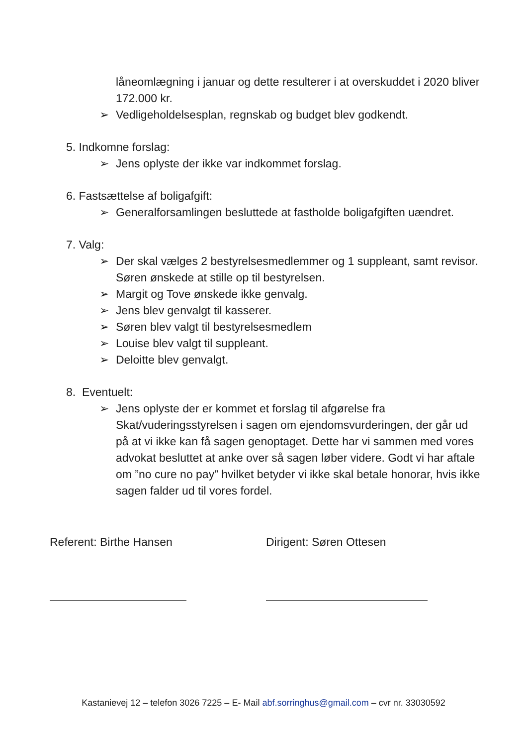låneomlægning i januar og dette resulterer i at overskuddet i 2020 bliver 172.000 kr.
➢ Vedligeholdelsesplan, regnskab og budget blev godkendt.
5. Indkomne forslag:
➢ Jens oplyste der ikke var indkommet forslag.
6. Fastsættelse af boligafgift:
➢ Generalforsamlingen besluttede at fastholde boligafgiften uændret.
7. Valg:
➢ Der skal vælges 2 bestyrelsesmedlemmer og 1 suppleant, samt revisor. Søren ønskede at stille op til bestyrelsen.
➢ Margit og Tove ønskede ikke genvalg.
➢ Jens blev genvalgt til kasserer.
➢ Søren blev valgt til bestyrelsesmedlem
➢ Louise blev valgt til suppleant.
➢ Deloitte blev genvalgt.
8. Eventuelt:
➢ Jens oplyste der er kommet et forslag til afgørelse fra Skat/vuderingsstyrelsen i sagen om ejendomsvurderingen, der går ud på at vi ikke kan få sagen genoptaget. Dette har vi sammen med vores advokat besluttet at anke over så sagen løber videre. Godt vi har aftale om ”no cure no pay” hvilket betyder vi ikke skal betale honorar, hvis ikke sagen falder ud til vores fordel.
Referent: Birthe Hansen Dirigent: Søren Ottesen
Kastanievej 12 – telefon 3026 7225 – E- Mail abf.sorringhus@gmail.com – cvr nr. 33030592